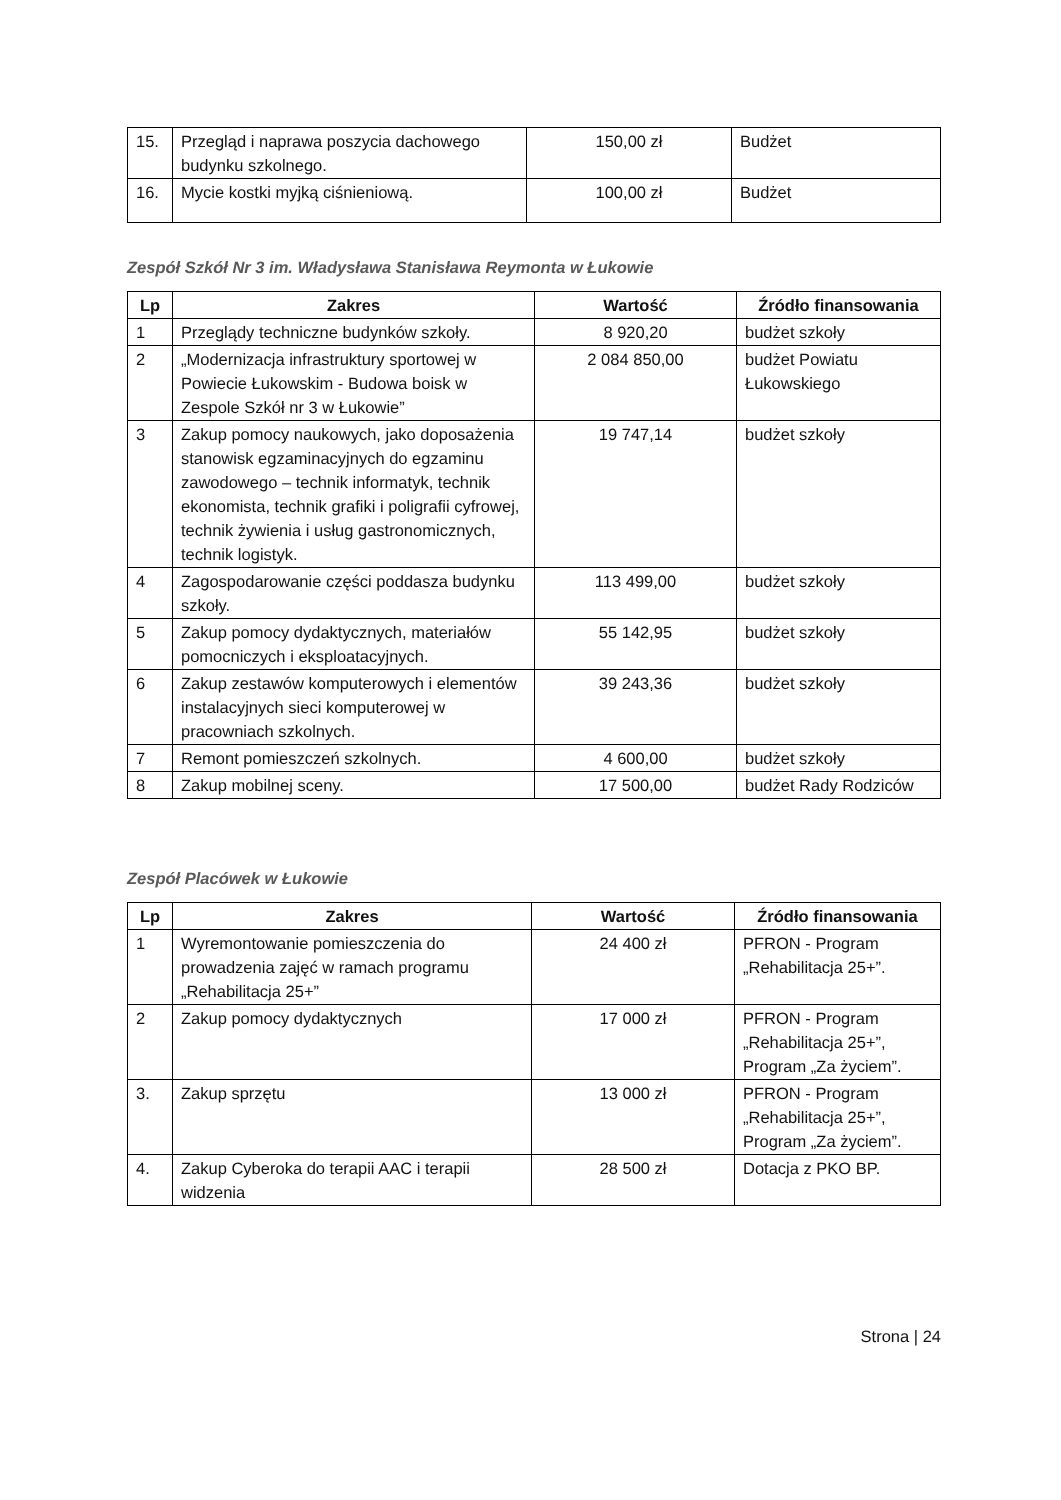| 15. | Przegląd i naprawa poszycia dachowego budynku szkolnego. | 150,00 zł | Budżet |
| 16. | Mycie kostki myjką ciśnieniową. | 100,00 zł | Budżet |
Zespół Szkół Nr 3 im. Władysława Stanisława Reymonta w Łukowie
| Lp | Zakres | Wartość | Źródło finansowania |
| --- | --- | --- | --- |
| 1 | Przeglądy techniczne budynków szkoły. | 8 920,20 | budżet szkoły |
| 2 | „Modernizacja infrastruktury sportowej w Powiecie Łukowskim - Budowa boisk w Zespole Szkół nr 3 w Łukowie” | 2 084 850,00 | budżet Powiatu Łukowskiego |
| 3 | Zakup pomocy naukowych, jako doposażenia stanowisk egzaminacyjnych do egzaminu zawodowego – technik informatyk, technik ekonomista, technik grafiki i poligrafii cyfrowej, technik żywienia i usług gastronomicznych, technik logistyk. | 19 747,14 | budżet szkoły |
| 4 | Zagospodarowanie części poddasza budynku szkoły. | 113 499,00 | budżet szkoły |
| 5 | Zakup pomocy dydaktycznych, materiałów pomocniczych i eksploatacyjnych. | 55 142,95 | budżet szkoły |
| 6 | Zakup zestawów komputerowych i elementów instalacyjnych sieci komputerowej w pracowniach szkolnych. | 39 243,36 | budżet szkoły |
| 7 | Remont pomieszczeń szkolnych. | 4 600,00 | budżet szkoły |
| 8 | Zakup mobilnej sceny. | 17 500,00 | budżet Rady Rodziców |
Zespół Placówek w Łukowie
| Lp | Zakres | Wartość | Źródło finansowania |
| --- | --- | --- | --- |
| 1 | Wyremontowanie pomieszczenia do prowadzenia zajęć w ramach programu „Rehabilitacja 25+” | 24 400 zł | PFRON - Program „Rehabilitacja 25+”. |
| 2 | Zakup pomocy dydaktycznych | 17 000 zł | PFRON - Program „Rehabilitacja 25+”, Program „Za życiem”. |
| 3. | Zakup sprzętu | 13 000 zł | PFRON - Program „Rehabilitacja 25+”, Program „Za życiem”. |
| 4. | Zakup Cyberoka do terapii AAC i terapii widzenia | 28 500 zł | Dotacja z PKO BP. |
Strona | 24